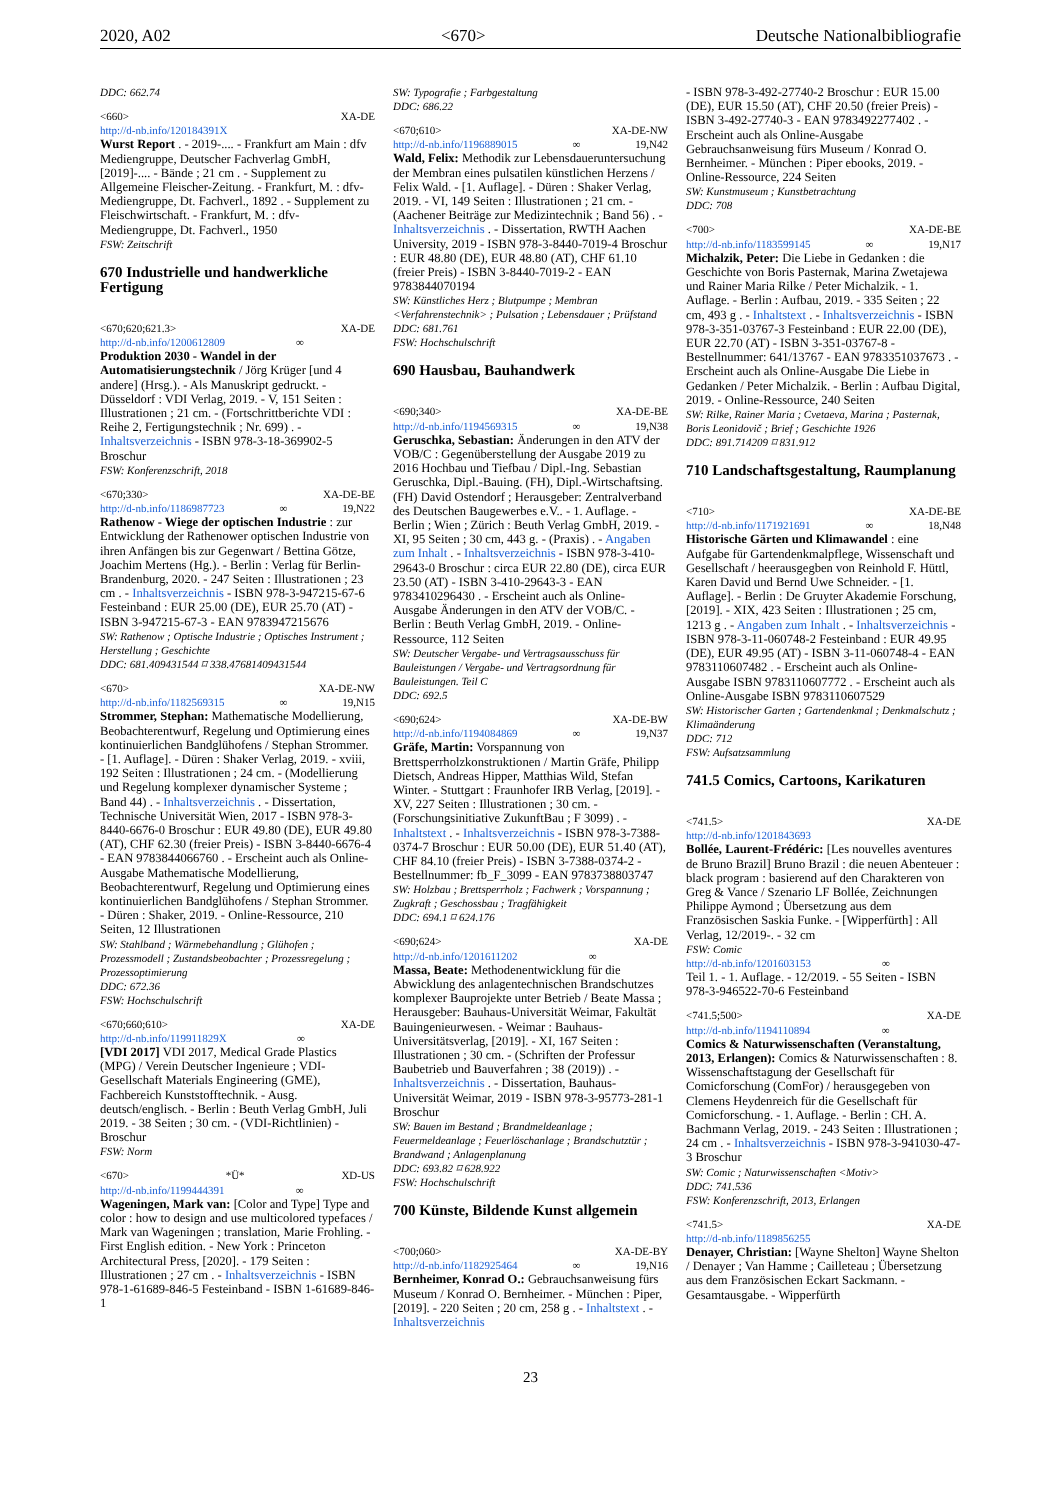2020, A02 <670> Deutsche Nationalbibliografie
DDC: 662.74
<660> XA-DE
http://d-nb.info/120184391X
Wurst Report . - 2019-.... - Frankfurt am Main : dfv Mediengruppe, Deutscher Fachverlag GmbH, [2019]-.... - Bände ; 21 cm . - Supplement zu Allgemeine Fleischer-Zeitung. - Frankfurt, M. : dfv-Mediengruppe, Dt. Fachverl., 1892 . - Supplement zu Fleischwirtschaft. - Frankfurt, M. : dfv-Mediengruppe, Dt. Fachverl., 1950
FSW: Zeitschrift
670 Industrielle und handwerkliche Fertigung
<670;620;621.3> XA-DE
http://d-nb.info/1200612809 ∞
Produktion 2030 - Wandel in der Automatisierungstechnik / Jörg Krüger [und 4 andere] (Hrsg.). - Als Manuskript gedruckt. - Düsseldorf : VDI Verlag, 2019. - V, 151 Seiten : Illustrationen ; 21 cm. - (Fortschrittberichte VDI : Reihe 2, Fertigungstechnik ; Nr. 699) . - Inhaltsverzeichnis - ISBN 978-3-18-369902-5 Broschur
FSW: Konferenzschrift, 2018
<670;330> XA-DE-BE
http://d-nb.info/1186987723 ∞ 19,N22
Rathenow - Wiege der optischen Industrie : zur Entwicklung der Rathenower optischen Industrie von ihren Anfängen bis zur Gegenwart / Bettina Götze, Joachim Mertens (Hg.). - Berlin : Verlag für Berlin-Brandenburg, 2020. - 247 Seiten : Illustrationen ; 23 cm . - Inhaltsverzeichnis - ISBN 978-3-947215-67-6 Festeinband : EUR 25.00 (DE), EUR 25.70 (AT) - ISBN 3-947215-67-3 - EAN 9783947215676
SW: Rathenow ; Optische Industrie ; Optisches Instrument ; Herstellung ; Geschichte
DDC: 681.409431544 ⌑ 338.47681409431544
<670> XA-DE-NW
http://d-nb.info/1182569315 ∞ 19,N15
Strommer, Stephan: Mathematische Modellierung, Beobachterentwurf, Regelung und Optimierung eines kontinuierlichen Bandglühofens / Stephan Strommer. - [1. Auflage]. - Düren : Shaker Verlag, 2019. - xviii, 192 Seiten : Illustrationen ; 24 cm. - (Modellierung und Regelung komplexer dynamischer Systeme ; Band 44) . - Inhaltsverzeichnis . - Dissertation, Technische Universität Wien, 2017 - ISBN 978-3-8440-6676-0 Broschur : EUR 49.80 (DE), EUR 49.80 (AT), CHF 62.30 (freier Preis) - ISBN 3-8440-6676-4 - EAN 9783844066760 . - Erscheint auch als Online-Ausgabe Mathematische Modellierung, Beobachterentwurf, Regelung und Optimierung eines kontinuierlichen Bandglühofens / Stephan Strommer. - Düren : Shaker, 2019. - Online-Ressource, 210 Seiten, 12 Illustrationen
SW: Stahlband ; Wärmebehandlung ; Glühofen ; Prozessmodell ; Zustandsbeobachter ; Prozessregelung ; Prozessoptimierung
DDC: 672.36
FSW: Hochschulschrift
<670;660;610> XA-DE
http://d-nb.info/119911829X ∞
[VDI 2017] VDI 2017, Medical Grade Plastics (MPG) / Verein Deutscher Ingenieure ; VDI-Gesellschaft Materials Engineering (GME), Fachbereich Kunststofftechnik. - Ausg. deutsch/englisch. - Berlin : Beuth Verlag GmbH, Juli 2019. - 38 Seiten ; 30 cm. - (VDI-Richtlinien) - Broschur
FSW: Norm
<670> *Ü* XD-US
http://d-nb.info/1199444391 ∞
Wageningen, Mark van: [Color and Type] Type and color : how to design and use multicolored typefaces / Mark van Wageningen ; translation, Marie Frohling. - First English edition. - New York : Princeton Architectural Press, [2020]. - 179 Seiten : Illustrationen ; 27 cm . - Inhaltsverzeichnis - ISBN 978-1-61689-846-5 Festeinband - ISBN 1-61689-846-1
SW: Typografie ; Farbgestaltung
DDC: 686.22
<670;610> XA-DE-NW
http://d-nb.info/1196889015 ∞ 19,N42
Wald, Felix: Methodik zur Lebensdaueruntersuchung der Membran eines pulsatilen künstlichen Herzens / Felix Wald. - [1. Auflage]. - Düren : Shaker Verlag, 2019. - VI, 149 Seiten : Illustrationen ; 21 cm. - (Aachener Beiträge zur Medizintechnik ; Band 56) . - Inhaltsverzeichnis . - Dissertation, RWTH Aachen University, 2019 - ISBN 978-3-8440-7019-4 Broschur : EUR 48.80 (DE), EUR 48.80 (AT), CHF 61.10 (freier Preis) - ISBN 3-8440-7019-2 - EAN 9783844070194
SW: Künstliches Herz ; Blutpumpe ; Membran <Verfahrenstechnik> ; Pulsation ; Lebensdauer ; Prüfstand
DDC: 681.761
FSW: Hochschulschrift
690 Hausbau, Bauhandwerk
<690;340> XA-DE-BE
http://d-nb.info/1194569315 ∞ 19,N38
Geruschka, Sebastian: Änderungen in den ATV der VOB/C : Gegenüberstellung der Ausgabe 2019 zu 2016 Hochbau und Tiefbau / Dipl.-Ing. Sebastian Geruschka, Dipl.-Bauing. (FH), Dipl.-Wirtschaftsing. (FH) David Ostendorf ; Herausgeber: Zentralverband des Deutschen Baugewerbes e.V.. - 1. Auflage. - Berlin ; Wien ; Zürich : Beuth Verlag GmbH, 2019. - XI, 95 Seiten ; 30 cm, 443 g. - (Praxis) . - Angaben zum Inhalt . - Inhaltsverzeichnis - ISBN 978-3-410-29643-0 Broschur : circa EUR 22.80 (DE), circa EUR 23.50 (AT) - ISBN 3-410-29643-3 - EAN 9783410296430 . - Erscheint auch als Online-Ausgabe Änderungen in den ATV der VOB/C. - Berlin : Beuth Verlag GmbH, 2019. - Online-Ressource, 112 Seiten
SW: Deutscher Vergabe- und Vertragsausschuss für Bauleistungen / Vergabe- und Vertragsordnung für Bauleistungen. Teil C
DDC: 692.5
<690;624> XA-DE-BW
http://d-nb.info/1194084869 ∞ 19,N37
Gräfe, Martin: Vorspannung von Brettsperrholzkonstruktionen / Martin Gräfe, Philipp Dietsch, Andreas Hipper, Matthias Wild, Stefan Winter. - Stuttgart : Fraunhofer IRB Verlag, [2019]. - XV, 227 Seiten : Illustrationen ; 30 cm. - (Forschungsinitiative ZukunftBau ; F 3099) . - Inhaltstext . - Inhaltsverzeichnis - ISBN 978-3-7388-0374-7 Broschur : EUR 50.00 (DE), EUR 51.40 (AT), CHF 84.10 (freier Preis) - ISBN 3-7388-0374-2 - Bestellnummer: fb_F_3099 - EAN 9783738803747
SW: Holzbau ; Brettsperrholz ; Fachwerk ; Vorspannung ; Zugkraft ; Geschossbau ; Tragfähigkeit
DDC: 694.1 ⌑ 624.176
<690;624> XA-DE
http://d-nb.info/1201611202 ∞
Massa, Beate: Methodenentwicklung für die Abwicklung des anlagentechnischen Brandschutzes komplexer Bauprojekte unter Betrieb / Beate Massa ; Herausgeber: Bauhaus-Universität Weimar, Fakultät Bauingenieurwesen. - Weimar : Bauhaus-Universitätsverlag, [2019]. - XI, 167 Seiten : Illustrationen ; 30 cm. - (Schriften der Professur Baubetrieb und Bauverfahren ; 38 (2019)) . - Inhaltsverzeichnis . - Dissertation, Bauhaus-Universität Weimar, 2019 - ISBN 978-3-95773-281-1 Broschur
SW: Bauen im Bestand ; Brandmeldeanlage ; Feuermeldeanlage ; Feuerlöschanlage ; Brandschutztür ; Brandwand ; Anlagenplanung
DDC: 693.82 ⌑ 628.922
FSW: Hochschulschrift
700 Künste, Bildende Kunst allgemein
<700;060> XA-DE-BY
http://d-nb.info/1182925464 ∞ 19,N16
Bernheimer, Konrad O.: Gebrauchsanweisung fürs Museum / Konrad O. Bernheimer. - München : Piper, [2019]. - 220 Seiten ; 20 cm, 258 g . - Inhaltstext . - Inhaltsverzeichnis
- ISBN 978-3-492-27740-2 Broschur : EUR 15.00 (DE), EUR 15.50 (AT), CHF 20.50 (freier Preis) - ISBN 3-492-27740-3 - EAN 9783492277402 . - Erscheint auch als Online-Ausgabe Gebrauchsanweisung fürs Museum / Konrad O. Bernheimer. - München : Piper ebooks, 2019. - Online-Ressource, 224 Seiten
SW: Kunstmuseum ; Kunstbetrachtung
DDC: 708
<700> XA-DE-BE
http://d-nb.info/1183599145 ∞ 19,N17
Michalzik, Peter: Die Liebe in Gedanken : die Geschichte von Boris Pasternak, Marina Zwetajewa und Rainer Maria Rilke / Peter Michalzik. - 1. Auflage. - Berlin : Aufbau, 2019. - 335 Seiten ; 22 cm, 493 g . - Inhaltstext . - Inhaltsverzeichnis - ISBN 978-3-351-03767-3 Festeinband : EUR 22.00 (DE), EUR 22.70 (AT) - ISBN 3-351-03767-8 - Bestellnummer: 641/13767 - EAN 9783351037673 . - Erscheint auch als Online-Ausgabe Die Liebe in Gedanken / Peter Michalzik. - Berlin : Aufbau Digital, 2019. - Online-Ressource, 240 Seiten
SW: Rilke, Rainer Maria ; Cvetaeva, Marina ; Pasternak, Boris Leonidovič ; Brief ; Geschichte 1926
DDC: 891.714209 ⌑ 831.912
710 Landschaftsgestaltung, Raumplanung
<710> XA-DE-BE
http://d-nb.info/1171921691 ∞ 18,N48
Historische Gärten und Klimawandel : eine Aufgabe für Gartendenkmalpflege, Wissenschaft und Gesellschaft / heerausgegben von Reinhold F. Hüttl, Karen David und Bernd Uwe Schneider. - [1. Auflage]. - Berlin : De Gruyter Akademie Forschung, [2019]. - XIX, 423 Seiten : Illustrationen ; 25 cm, 1213 g . - Angaben zum Inhalt . - Inhaltsverzeichnis - ISBN 978-3-11-060748-2 Festeinband : EUR 49.95 (DE), EUR 49.95 (AT) - ISBN 3-11-060748-4 - EAN 9783110607482 . - Erscheint auch als Online-Ausgabe ISBN 9783110607772 . - Erscheint auch als Online-Ausgabe ISBN 9783110607529
SW: Historischer Garten ; Gartendenkmal ; Denkmalschutz ; Klimaänderung
DDC: 712
FSW: Aufsatzsammlung
741.5 Comics, Cartoons, Karikaturen
<741.5> XA-DE
http://d-nb.info/1201843693
Bollée, Laurent-Frédéric: [Les nouvelles aventures de Bruno Brazil] Bruno Brazil : die neuen Abenteuer : black program : basierend auf den Charakteren von Greg & Vance / Szenario LF Bollée, Zeichnungen Philippe Aymond ; Übersetzung aus dem Französischen Saskia Funke. - [Wipperfürth] : All Verlag, 12/2019-. - 32 cm
FSW: Comic
http://d-nb.info/1201603153 ∞
Teil 1. - 1. Auflage. - 12/2019. - 55 Seiten - ISBN 978-3-946522-70-6 Festeinband
<741.5;500> XA-DE
http://d-nb.info/1194110894 ∞
Comics & Naturwissenschaften (Veranstaltung, 2013, Erlangen): Comics & Naturwissenschaften : 8. Wissenschaftstagung der Gesellschaft für Comicforschung (ComFor) / herausgegeben von Clemens Heydenreich für die Gesellschaft für Comicforschung. - 1. Auflage. - Berlin : CH. A. Bachmann Verlag, 2019. - 243 Seiten : Illustrationen ; 24 cm . - Inhaltsverzeichnis - ISBN 978-3-941030-47-3 Broschur
SW: Comic ; Naturwissenschaften <Motiv>
DDC: 741.536
FSW: Konferenzschrift, 2013, Erlangen
<741.5> XA-DE
http://d-nb.info/1189856255
Denayer, Christian: [Wayne Shelton] Wayne Shelton / Denayer ; Van Hamme ; Cailleteau ; Übersetzung aus dem Französischen Eckart Sackmann. - Gesamtausgabe. - Wipperfürth
23